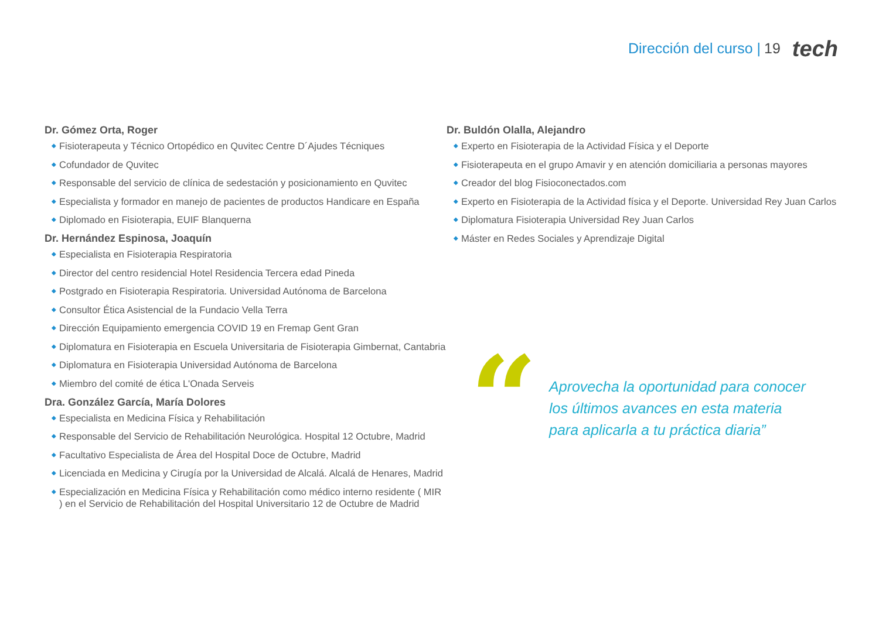Dirección del curso | 19 tech
Dr. Gómez Orta, Roger
◆ Fisioterapeuta y Técnico Ortopédico en Quvitec Centre D´Ajudes Técniques
◆ Cofundador de Quvitec
◆ Responsable del servicio de clínica de sedestación y posicionamiento en Quvitec
◆ Especialista y formador en manejo de pacientes de productos Handicare en España
◆ Diplomado en Fisioterapia, EUIF Blanquerna
Dr. Hernández Espinosa, Joaquín
◆ Especialista en Fisioterapia Respiratoria
◆ Director del centro residencial Hotel Residencia Tercera edad Pineda
◆ Postgrado en Fisioterapia Respiratoria. Universidad Autónoma de Barcelona
◆ Consultor Ética Asistencial de la Fundacio Vella Terra
◆ Dirección Equipamiento emergencia COVID 19 en Fremap Gent Gran
◆ Diplomatura en Fisioterapia en Escuela Universitaria de Fisioterapia Gimbernat, Cantabria
◆ Diplomatura en Fisioterapia Universidad Autónoma de Barcelona
◆ Miembro del comité de ética L'Onada Serveis
Dra. González García, María Dolores
◆ Especialista en Medicina Física y Rehabilitación
◆ Responsable del Servicio de Rehabilitación Neurológica. Hospital 12 Octubre, Madrid
◆ Facultativo Especialista de Área del Hospital Doce de Octubre, Madrid
◆ Licenciada en Medicina y Cirugía por la Universidad de Alcalá. Alcalá de Henares, Madrid
◆ Especialización en Medicina Física y Rehabilitación como médico interno residente ( MIR ) en el Servicio de Rehabilitación del Hospital Universitario 12 de Octubre de Madrid
Dr. Buldón Olalla, Alejandro
◆ Experto en Fisioterapia de la Actividad Física y el Deporte
◆ Fisioterapeuta en el grupo Amavir y en atención domiciliaria a personas mayores
◆ Creador del blog Fisioconectados.com
◆ Experto en Fisioterapia de la Actividad física y el Deporte. Universidad Rey Juan Carlos
◆ Diplomatura Fisioterapia Universidad Rey Juan Carlos
◆ Máster en Redes Sociales y Aprendizaje Digital
“
Aprovecha la oportunidad para conocer
los últimos avances en esta materia
para aplicarla a tu práctica diaria”